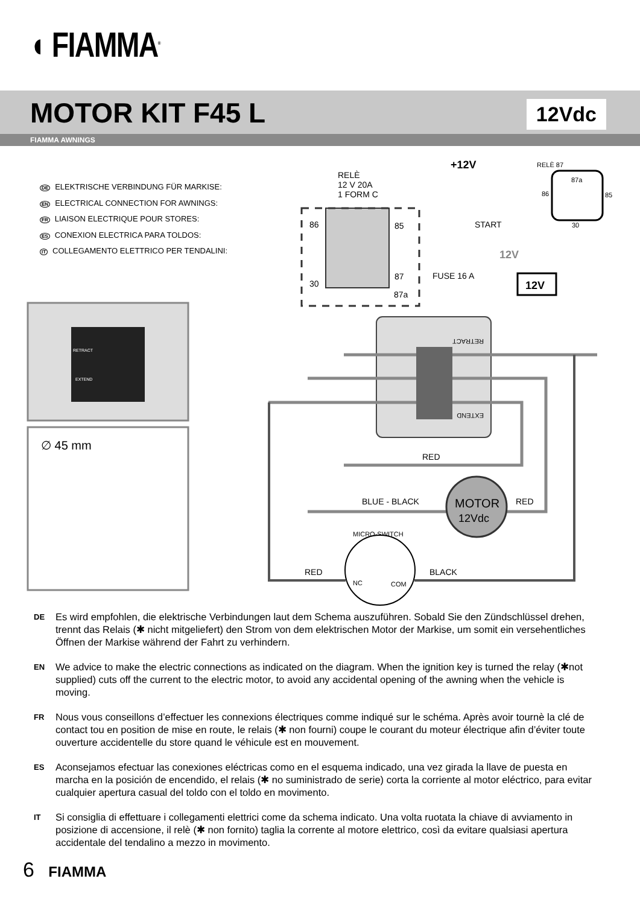◖ FIAMMA<sup>®</sup>
MOTOR KIT F45 L 12Vdc
FIAMMA AWNINGS
DE ELEKTRISCHE VERBINDUNG FÜR MARKISE:
EN ELECTRICAL CONNECTION FOR AWNINGS:
FR LIAISON ELECTRIQUE POUR STORES:
ES CONEXION ELECTRICA PARA TOLDOS:
IT COLLEGAMENTO ELETTRICO PER TENDALINI:
RETRACT
EXTEND
∅ 45 mm
RELÈ
12 V 20A
1 FORM C
86
85
30
87
87a
+12V
START
FUSE 16 A
12V
12V
RELÈ 87
87a
86
85
30
RETRACT
EXTEND
RED
BLUE - BLACK
RED
MOTOR
12Vdc
MICRO-SWITCH
RED
BLACK
NC
COM
DE Es wird empfohlen, die elektrische Verbindungen laut dem Schema auszuführen. Sobald Sie den Zündschlüssel drehen, trennt das Relais (✱ nicht mitgeliefert) den Strom von dem elektrischen Motor der Markise, um somit ein versehentliches Öffnen der Markise während der Fahrt zu verhindern.
EN We advice to make the electric connections as indicated on the diagram. When the ignition key is turned the relay (✱not supplied) cuts off the current to the electric motor, to avoid any accidental opening of the awning when the vehicle is moving.
FR Nous vous conseillons d’effectuer les connexions électriques comme indiqué sur le schéma. Après avoir tournè la clé de contact tou en position de mise en route, le relais (✱ non fourni) coupe le courant du moteur électrique afin d’éviter toute ouverture accidentelle du store quand le véhicule est en mouvement.
ES Aconsejamos efectuar las conexiones eléctricas como en el esquema indicado, una vez girada la llave de puesta en marcha en la posición de encendido, el relais (✱ no suministrado de serie) corta la corriente al motor eléctrico, para evitar cualquier apertura casual del toldo con el toldo en movimento.
IT Si consiglia di effettuare i collegamenti elettrici come da schema indicato. Una volta ruotata la chiave di avviamento in posizione di accensione, il relè (✱ non fornito) taglia la corrente al motore elettrico, così da evitare qualsiasi apertura accidentale del tendalino a mezzo in movimento.
6 FIAMMA